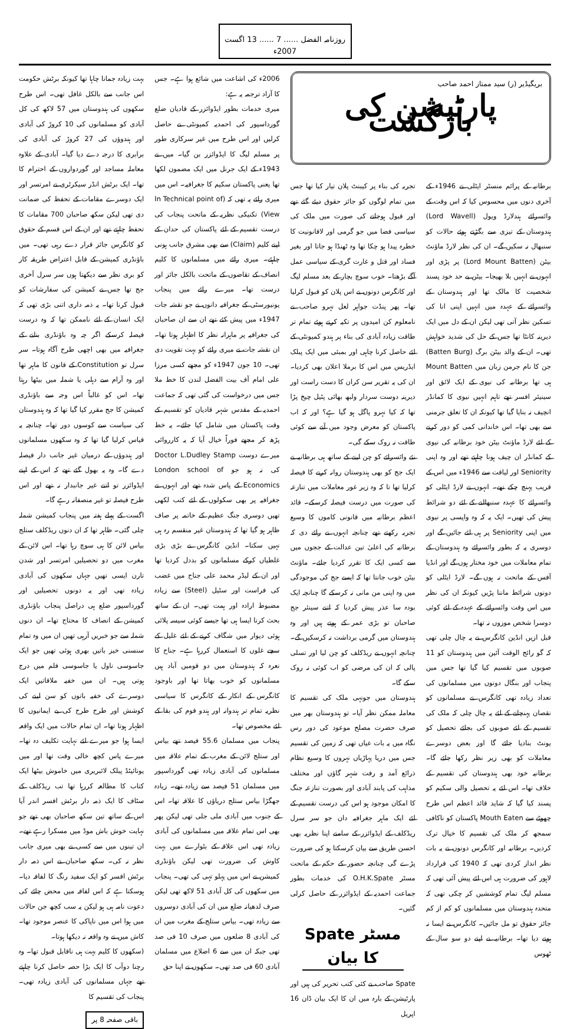روزنامہ الفضل ...... 7 ...... 13 اگست 2007ء
بریگیڈیر (ر) سید ممتاز احمد صاحب
پارٹیشن کی بازگشت
برطانیہ کے پرائم منسٹر ایٹلی نے 1946ء کے آخری دنوں میں محسوس کیا کہ اس وقت کے وائسرائے ہندلارڈ ویول (Lord Wavell) ہندوستان کے تیزی سے بگڑتے ہوئے حالات کو سنبھال نہ سکیں گے۔ ان کی نظر لارڈ ماؤنٹ بیٹن (Lord Mount Batten) پر پڑی اور انہوں نے انہیں بلا بھیجا۔ بیٹن بے حد خود پسند شخصیت کا مالک تھا اور ہندوستان کے وائسرائے کے عہدہ میں انہیں اپنی انا کی تسکین نظر آتی تھی لیکن ان کے دل میں ایک دیرینہ کانٹا تھا جس کے حل کی شدید خواہش تھی۔ ان کے والد بیٹن برگ (Batten Burg) جن کا نام جرمن زبان میں Mount Batten ہی تھا برطانیہ کی نیوی کے ایک لائق اور سینیئر افسر تھے تاہم انہیں نیوی کا کمانڈر انچیف نہ بنایا گیا تھا کیونکہ ان کا تعلق جرمنی سے بھی تھا۔ اس خاندانی کمی کو دور کرنے کے لئے لارڈ ماؤنٹ بیٹن خود برطانیہ کی نیوی کے کمانڈر ان چیف ہونا چاہتے تھے اور وہ اپنی Seniority اور لیاقت سے 1946ء میں اس کے قریب پہنچ چکے تھے۔ انہوں نے لارڈ ایٹلی کو وائسرائے کا عہدہ سنبھالنے کے لئے دو شرائط پیش کی تھیں۔ ایک یہ کہ وہ واپسی پر نیوی میں اپنی Seniority پر ہی لئے جائیں گے اور دوسری یہ کہ بطور وائسرائے وہ ہندوستان کے تمام معاملات میں خود مختار ہوں گے اور انڈیا آفس کے ماتحت نہ ہوں گے۔ لارڈ ایٹلی کو دونوں شرائط ماننا پڑیں کیونکہ ان کی نظر میں اس وقت وائسرائے کے عہدہ کے لئے کوئی دوسرا شخص موزوں نہ تھا۔
قبل ازیں انڈین کانگرس نے یہ چال چلی تھی کہ گو رائج الوقت آئین میں ہندوستان کو 11 صوبوں میں تقسیم کیا گیا تھا جس میں پنجاب اور بنگال دونوں میں مسلمانوں کی تعداد زیادہ تھی کانگرس نے مسلمانوں کو نقصان پہنچانے کے لئے یہ چال چلی کہ ملک کی تقسیم کے لئے صوبوں کی بجائے تحصیل کو یونٹ بنادیا جائے گا اور بعض دوسرے معاملات کو بھی زیر نظر رکھا جائے گا۔ برطانیہ خود بھی ہندوستان کی تقسیم کے خلاف تھا۔ اس لئے یہ تحصیل والی سکیم کو پسند کیا گیا کہ شاید قائد اعظم اس طرح چھوٹے سے Mouth Eaten پاکستان کو ناکافی سمجھ کر ملک کی تقسیم کا خیال ترک کردیں۔ برطانیہ اور کانگرس دونوں نے یہ بات نظر انداز کردی تھی کہ 1940 کی قرارداد لاہور کی ضرورت ہی اس لئے پیش آئی تھی کہ مسلم لیگ تمام کوششیں کر چکی تھی کہ متحدہ ہندوستان میں مسلمانوں کو کم از کم جائز حقوق تو مل جائیں۔ کانگرس نے ایسا نہ ہونے دیا تھا۔ برطانیہ نے اپنے دو سو سال کے ٹھوس
تجربہ کی بناء پر کیبنٹ پلان تیار کیا تھا جس میں تمام لوگوں کو جائز حقوق دیئے گئے تھے اور قبول ہوجانے کی صورت میں ملک کی سیاسی فضا میں جو گرمی اور لاقانونیت کا خطرہ پیدا ہو چکا تھا وہ ٹھنڈا ہو جاتا اور بغیر فساد اور قتل و غارت گری کے سیاسی عمل آگے بڑھتا۔ خوب سوچ بچار کے بعد مسلم لیگ اور کانگرس دونوں نے اس پلان کو قبول کرلیا تھا۔ پھر پنڈت جواہر لعل نہرو صاحب نے نامعلوم کن امیدوں پر تکیہ کرتے ہوئے تمام تر طاقت زیادہ آبادی کی بناء پر ہندو کمیونٹی کے لئے حاصل کرنا چاہی اور بمبئی میں ایک پبلک ایڈریس میں اس کا برملا اعلان بھی کردیا۔ ان کی یہ تقریر سن کران کا دست راست اور دیرینہ دوست سردار ولبھ بھائی پٹیل چیخ پڑا تھا کہ کیا نہرو پاگل ہو گیا ہے؟ اور کہ اب پاکستان کو معرض وجود میں آنے سے کوئی طاقت نہ روک سکے گی۔
نئے وائسرائے کو چن لینے کے ساتھ ہی برطانیہ نے ایک جج کو بھی ہندوستان روانہ کرنے کا فیصلہ کرلیا تھا تا کہ وہ زیر غور معاملات میں تنازعہ کی صورت میں درست فیصلہ کرسکے۔ قائد اعظم برطانیہ میں قانونی کاموں کا وسیع تجربہ رکھتے تھے چنانچہ انہوں نے رائے دی کہ برطانیہ کی اعلیٰ تین عدالت کے ججوں میں سے کسی ایک کا تقرر کردیا جائے۔ ماؤنٹ بیٹن خوب جانتا تھا کہ ایسے جج کی موجودگی میں وہ اپنی من مانی نہ کرسکے گا چنانچہ ایک بودہ سا عذر پیش کردیا کہ اتنے سینئر جج صاحبان تو بڑی عمر کے ہوتے ہیں اور وہ ہندوستان میں گرمی برداشت نہ کرسکیں گے۔ چنانچہ انہوں نے ریڈکلف کو چن لیا اور تسلی پالی کہ ان کی مرضی کو اب کوئی نہ روک سکے گا۔
ہندوستان میں جونہی ملک کی تقسیم کا معاملہ ممکن نظر آیا۔ تو ہندوستان بھر میں صرف حضرت مصلح موعود کی دور رس نگاہ میں یہ بات عیاں تھی کہ زمین کی تقسیم جس میں دریا پہاڑیاں نہروں کا وسیع نظام ذرائع آمد و رفت شہر گاؤں اور مختلف مذاہب کی پابند آبادی اور بصورت تنازعہ جنگ کا امکان موجود ہو اس کی درست تقسیم کے لئے ایک ماہر جغرافیہ دان جو سر سرل ریڈکلف کے ایڈوائزر کے سامنے اپنا نظریہ بھی احسن طریق سے بیان کرسکتا ہو کی ضرورت پڑے گی چنانچہ حضور کے حکم کے ماتحت مسٹر O.H.K.Spate کی خدمات بطور جماعت احمدیہ کے ایڈوائزر کے حاصل کرلی گئیں۔
مسٹر Spate کا بیان
Spate صاحب نے کئی کتب تحریر کی ہیں اور پارٹیشن کے بارہ میں ان کا ایک بیان ڈان 16 اپریل
2006ء کی اشاعت میں شائع ہوا ہے۔ جس کا آزاد ترجمہ یہ ہے:
میری خدمات بطور ایڈوائزر کے قادیان ضلع گورداسپور کی احمدیہ کمیونٹی نے حاصل کرلیں اور اس طرح میں غیر سرکاری طور پر مسلم لیگ کا ایڈوائزر بن گیا۔ میں نے 1943ء کے ایک جرنل میں ایک مضمون لکھا تھا یعنی پاکستان سکیم کا جغرافیہ۔ اس میں میری رائے یہ تھی کہ (In Technical point of View) تکنیکی نظریہ کے ماتحت پنجاب کی درست تقسیم کے لئے پاکستان کی حدان کے اپنے کلیم (Claim) سے بھی مشرق جانب ہونی چاہئے۔ میری رائے میں مسلمانوں کا کلیم انصاف کے تقاضوں کے ماتحت بالکل جائز اور درست تھا۔ میرے رائے میں پنجاب یونیورسٹی کے جغرافیہ دانوں نے جو نقشہ جات 1947ء میں پیش کئے تھے ان سے ان صاحبان کی جغرافیہ پر ماہرانہ نظر کا اظہار ہوتا تھا۔ ان نقشہ جات نے میری رائے کو بہت تقویت دی تھی۔ 10 جون 1947ء کو مجھے کسی مرزا علی امام آف بیت الفضل لندن کا خط ملا جس میں درخواست کی گئی تھی کہ جماعت احمدیہ کے مقدس شہر قادیان کو تقسیم کے وقت پاکستان میں شامل کیا جائے۔ یہ خط پڑھ کر مجھے فوراً خیال آیا کہ یہ کارروائی میرے دوست Doctor L.Dudley Stamp کی نہ ہو جو London school of Economics کے پاس شدہ تھے اور انہوں نے جغرافیہ پر بھی سکولوں کے لئے کتب لکھی تھیں دوسری جنگ عظیم کے خاتمہ پر صاف ظاہر ہو گیا تھا کہ ہندوستان غیر منقسم رہ ہی نہیں سکتا۔ انڈین کانگرس نے بڑی بڑی غلطیاں کرکے مسلمانوں کو بددل کردیا تھا اور ان کے لیڈر محمد علی جناح میں غضب کی فراست اور سٹیل (Steel) سے زیادہ مضبوط ارادہ اور ہمت تھی۔ ان کے ساتھ بحث کرنا ایسا ہی تھا جیسے کوئی سیسہ پلائی ہوئی دیوار میں شگاف کرنے کے لئے غلیل کے سچے غلوں کا استعمال کررہا ہے۔ جناح کا نعرہ کہ ہندوستان میں دو قومیں آباد ہیں مسلمانوں کو خوب بھاتا تھا اور باوجود کانگرس کے انکار کے کانگرس کا سیاسی نظریہ تمام تر ہندوانہ اور ہندو قوم کی بقا کے لئے مخصوص تھا۔
پنجاب میں مسلمان 55.6 فیصد تھے بیاس اور ستلج لائن کے مغرب کے تمام علاقہ میں مسلمانوں کی آبادی زیادہ تھی گورداسپور میں مسلمان 51 فیصد سے زیادہ تھے۔ زیادہ جھگڑا بیاس ستلج دریاؤں کا علاقہ تھا۔ اس کے جنوب میں آبادی ملی جلی تھی لیکن پھر بھی اس تمام علاقہ میں مسلمانوں کی آبادی زیادہ تھی اس علاقہ کے بٹوارے میں بہت کاوش کی ضرورت تھی لیکن باؤنڈری کمیشن نے اس میں پہلو تہی کی تھی۔ پنجاب میں سکھوں کی کل آبادی 51 لاکھ تھی لیکن صرف لدھیانہ ضلع میں ان کی آبادی دوسروں سے زیادہ تھی۔ بیاس ستلج کے مغرب میں ان کی آبادی 8 ضلعوں میں صرف 10 فی صد تھی جبکہ ان میں سے 6 اضلاع میں مسلمان آبادی 60 فی صد تھی۔ سکھوں نے اپنا حق
بہت زیادہ جمانا چاہا تھا کیونکہ برٹش حکومت اس جانب سے بالکل غافل تھی۔ اس طرح سکھوں کی ہندوستان میں 57 لاکھ کی کل آبادی کو مسلمانوں کی 10 کروڑ کی آبادی اور ہندوؤں کی 27 کروڑ کی آبادی کی برابری کا درجہ دے دیا گیا۔ آبادی کے علاوہ معاملہ مساجد اور گوردواروں کے احترام کا تھا۔ ایک برٹش انڈر سیکرٹری نے امرتسر اور ایک دوسرے مقامات کے تحفظ کی ضمانت دی تھی لیکن سکھ صاحبان 700 مقامات کا تحفظ چاہتے تھے اور ان کے اس قسم کے حقوق کو کانگرس جائز قرار دے رہی تھی۔ میں باؤنڈری کمیشن کے قابل اعتراض طریقہ کار کو بری نظر سے دیکھتا ہوں سر سرل آخری جج تھا جس نے کمیشن کی سفارشات کو قبول کرنا تھا۔ یہ ذمہ داری اتنی بڑی تھی کہ ایک انسان کے لئے ناممکن تھا کہ وہ درست فیصلہ کرسکے اگر چہ وہ باؤنڈری بنانے کے جغرافیہ میں بھی اچھی طرح آگاہ ہوتا۔ سر سرل تو Constitution کے قانون کا ماہر تھا اور وہ آرام سے دہلی یا شملہ میں بیٹھا رہتا تھا۔ اس کو غالباً اس وجہ سے باؤنڈری کمیشن کا جج مقرر کیا گیا تھا کہ وہ ہندوستان کی سیاست سے کوسوں دور تھا۔ چنانچہ یہ قیاس کرلیا گیا تھا کہ وہ سکھوں مسلمانوں اور ہندوؤں کے درمیان غیر جانب دار فیصلہ دے گا۔ وہ یہ بھول گئے تھے کہ اس کے اپنے ایڈوائزر تو اتنے غیر جانبدار نہ تھے اور اس طرح فیصلہ تو غیر منصفانہ رہے گا۔
اگست کے پہلے ہفتہ میں پنجاب کمیشن شملہ چلی گئی۔ ظاہر تھا کہ ان دنوں ریڈکلف ستلج بیاس لائن کا ہی سوچ رہا تھا۔ اس لائن کے مغرب میں دو تحصیلیں امرتسر اور شدن تارن ایسی تھیں جہاں سکھوں کی آبادی زیادہ تھی اور یہ دونوں تحصیلیں اور گورداسپور ضلع ہی دراصل پنجاب باؤنڈری کمیشن کے انصاف کا محتاج تھا۔ ان دنوں شملہ سے جو خبریں آرہی تھیں ان میں وہ تمام سنسنی خیز باتیں بھری ہوئی تھیں جو ایک جاسوسی ناول یا جاسوسی فلم میں درج ہوتی ہیں۔ ان میں خفیہ ملاقاتیں ایک دوسرے کی خفیہ باتوں کو سن لینے کی کوشش اور طرح طرح کی بے ایمانیوں کا اظہار ہوتا تھا۔ ان تمام حالات میں ایک واقعہ ایسا ہوا جو میرے لئے نہایت تکلیف دہ تھا۔ میرے پاس کچھ خالی وقت تھا اور میں یونائیٹڈ پبلک لائبریری میں خاموش بیٹھا ایک کتاب کا مطالعہ کررہا تھا تب ریڈکلف کے سٹاف کا ایک ذمہ دار برٹش افسر اندر آیا اس کے ساتھ تین سکھ صاحبان بھی تھے جو نہایت خوش باش موڈ میں مسکرا رہے تھے۔ ان تینوں میں سے کسی نے بھی میری جانب نظر نہ کی۔ سکھ صاحبان نے اس ذمہ دار برٹش افسر کو ایک سفید رنگ کا لفافہ دیا۔ ہوسکتا ہے کہ اس لفافہ میں محض چائے کی دعوت نامہ ہی ہو لیکن یہ سب کچھ جن حالات میں ہوا اس میں ناپاکی کا عنصر موجود تھا۔ کاش میں نے وہ واقعہ نہ دیکھا ہوتا۔
(سکھوں کا کلیم بہت ہی ناقابل قبول تھا۔ وہ رچنا دوآب کا ایک بڑا حصہ حاصل کرنا چاہتے تھے جہاں مسلمانوں کی آبادی زیادہ تھی۔ پنجاب کی تقسیم کا
باقی صفحہ 8 پر